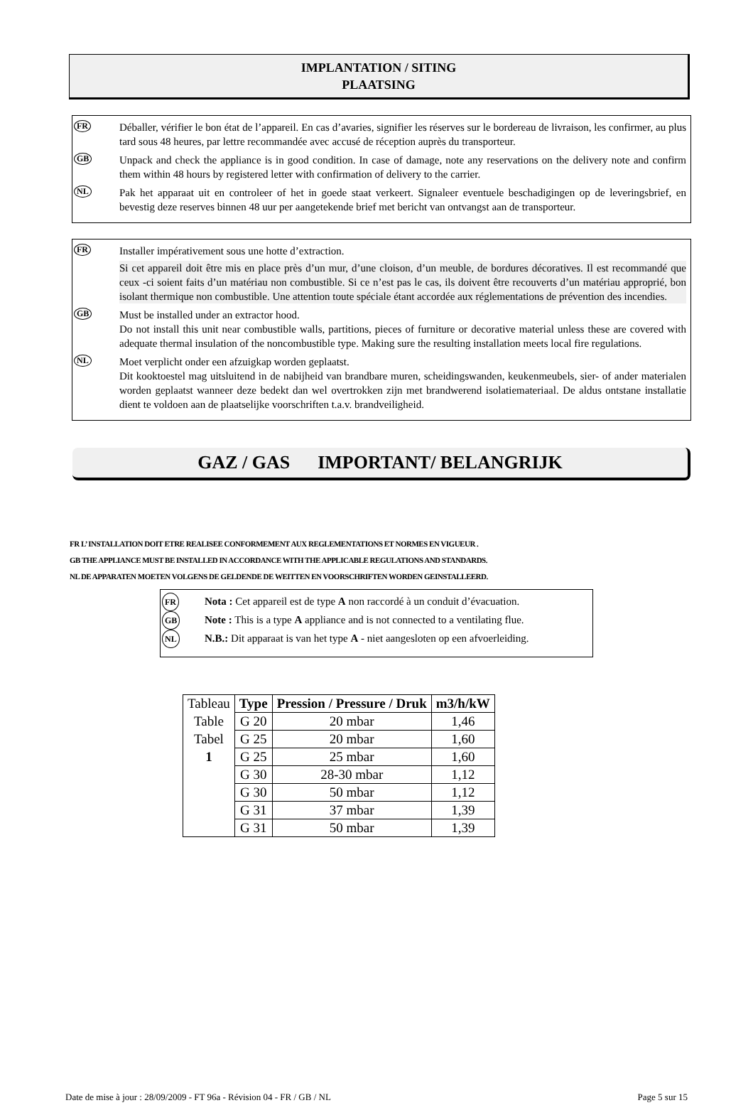IMPLANTATION / SITING
PLAATSING
FR
Déballer, vérifier le bon état de l’appareil. En cas d’avaries, signifier les réserves sur le bordereau de livraison, les confirmer, au plus tard sous 48 heures, par lettre recommandée avec accusé de réception auprès du transporteur.
GB
Unpack and check the appliance is in good condition. In case of damage, note any reservations on the delivery note and confirm them within 48 hours by registered letter with confirmation of delivery to the carrier.
NL
Pak het apparaat uit en controleer of het in goede staat verkeert. Signaleer eventuele beschadigingen op de leveringsbrief, en bevestig deze reserves binnen 48 uur per aangetekende brief met bericht van ontvangst aan de transporteur.
FR
Installer impérativement sous une hotte d’extraction.
Si cet appareil doit être mis en place près d’un mur, d’une cloison, d’un meuble, de bordures décoratives. Il est recommandé que ceux -ci soient faits d’un matériau non combustible. Si ce n’est pas le cas, ils doivent être recouverts d’un matériau approprié, bon isolant thermique non combustible. Une attention toute spéciale étant accordée aux réglementations de prévention des incendies.
GB
Must be installed under an extractor hood.
Do not install this unit near combustible walls, partitions, pieces of furniture or decorative material unless these are covered with adequate thermal insulation of the noncombustible type. Making sure the resulting installation meets local fire regulations.
NL
Moet verplicht onder een afzuigkap worden geplaatst.
Dit kooktoestel mag uitsluitend in de nabijheid van brandbare muren, scheidingswanden, keukenmeubels, sier- of ander materialen worden geplaatst wanneer deze bedekt dan wel overtrokken zijn met brandwerend isolatiemateriaal. De aldus ontstane installatie dient te voldoen aan de plaatselijke voorschriften t.a.v. brandveiligheid.
GAZ / GAS IMPORTANT/ BELANGRIJK
FR L’ INSTALLATION DOIT ETRE REALISEE CONFORMEMENT AUX REGLEMENTATIONS ET NORMES EN VIGUEUR .
GB THE APPLIANCE MUST BE INSTALLED IN ACCORDANCE WITH THE APPLICABLE REGULATIONS AND STANDARDS.
NL DE APPARATEN MOETEN VOLGENS DE GELDENDE DE WEITTEN EN VOORSCHRIFTEN WORDEN GEINSTALLEERD.
FR
Nota : Cet appareil est de type A non raccordé à un conduit d’évacuation.
GB
Note : This is a type A appliance and is not connected to a ventilating flue.
NL
N.B.: Dit apparaat is van het type A - niet aangesloten op een afvoerleiding.
| Tableau | Type | Pression / Pressure / Druk | m3/h/kW |
| Table | G 20 | 20 mbar | 1,46 |
| Tabel | G 25 | 20 mbar | 1,60 |
| 1 | G 25 | 25 mbar | 1,60 |
| | G 30 | 28-30 mbar | 1,12 |
| | G 30 | 50 mbar | 1,12 |
| | G 31 | 37 mbar | 1,39 |
| | G 31 | 50 mbar | 1,39 |
Date de mise à jour : 28/09/2009 - FT 96a - Révision 04 - FR / GB / NL Page 5 sur 15